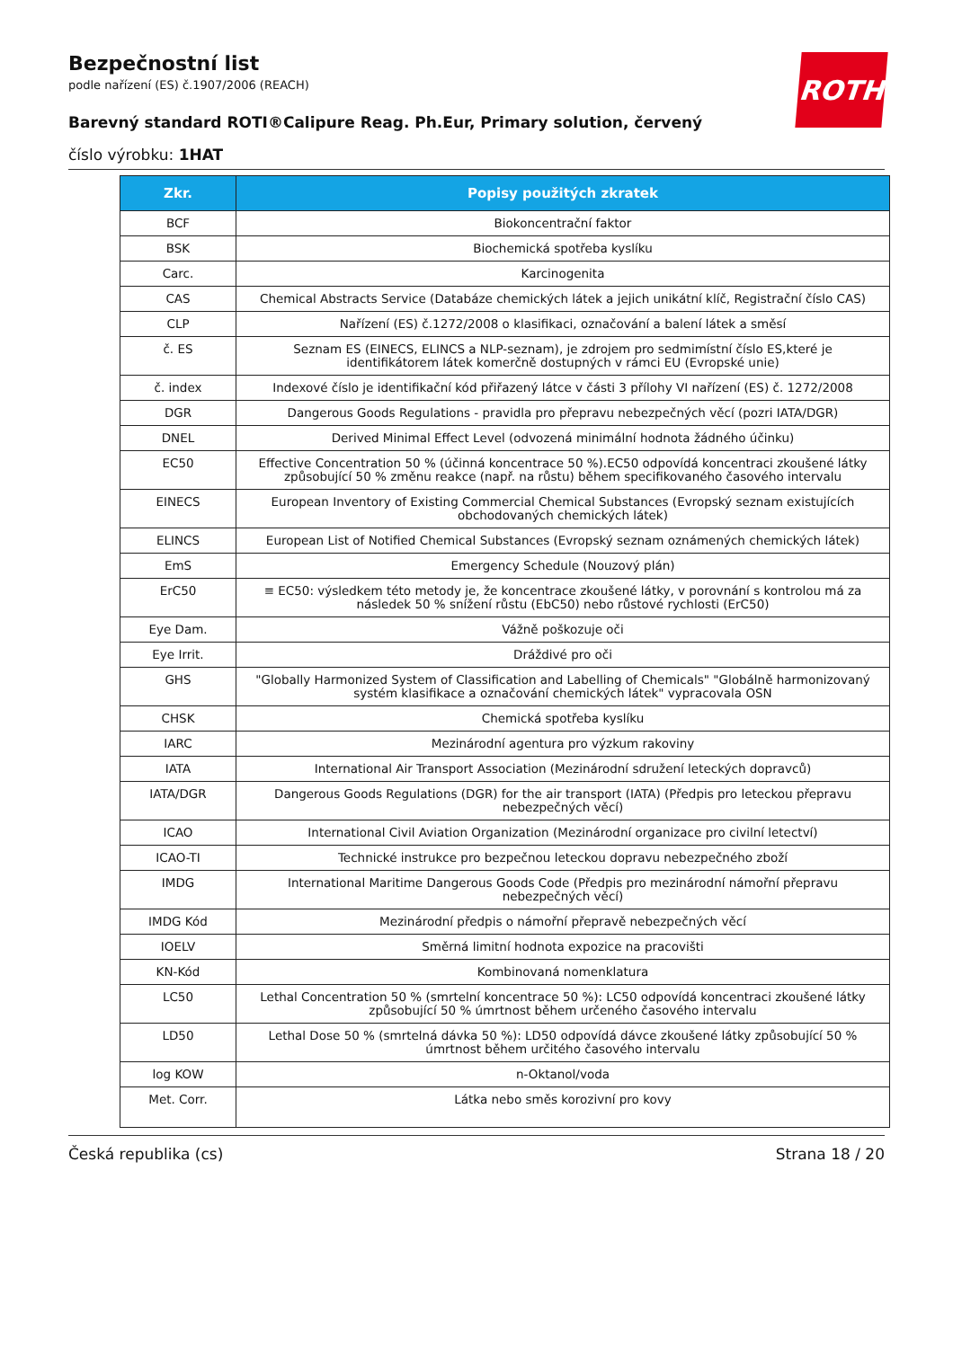ROTH
Bezpečnostní list
podle nařízení (ES) č.1907/2006 (REACH)
Barevný standard ROTI®Calipure Reag. Ph.Eur, Primary solution, červený
číslo výrobku: 1HAT
| Zkr. | Popisy použitých zkratek |
| --- | --- |
| BCF | Biokoncentrační faktor |
| BSK | Biochemická spotřeba kyslíku |
| Carc. | Karcinogenita |
| CAS | Chemical Abstracts Service (Databáze chemických látek a jejich unikátní klíč, Registrační číslo CAS) |
| CLP | Nařízení (ES) č.1272/2008 o klasifikaci, označování a balení látek a směsí |
| č. ES | Seznam ES (EINECS, ELINCS a NLP-seznam), je zdrojem pro sedmimístní číslo ES,které je identifikátorem látek komerčně dostupných v rámci EU (Evropské unie) |
| č. index | Indexové číslo je identifikační kód přiřazený látce v části 3 přílohy VI nařízení (ES) č. 1272/2008 |
| DGR | Dangerous Goods Regulations - pravidla pro přepravu nebezpečných věcí (pozri IATA/DGR) |
| DNEL | Derived Minimal Effect Level (odvozená minimální hodnota žádného účinku) |
| EC50 | Effective Concentration 50 % (účinná koncentrace 50 %).EC50 odpovídá koncentraci zkoušené látky způsobující 50 % změnu reakce (např. na růstu) během specifikovaného časového intervalu |
| EINECS | European Inventory of Existing Commercial Chemical Substances (Evropský seznam existujících obchodovaných chemických látek) |
| ELINCS | European List of Notified Chemical Substances (Evropský seznam oznámených chemických látek) |
| EmS | Emergency Schedule (Nouzový plán) |
| ErC50 | ≡ EC50: výsledkem této metody je, že koncentrace zkoušené látky, v porovnání s kontrolou má za následek 50 % snížení růstu (EbC50) nebo růstové rychlosti (ErC50) |
| Eye Dam. | Vážně poškozuje oči |
| Eye Irrit. | Dráždivé pro oči |
| GHS | "Globally Harmonized System of Classification and Labelling of Chemicals" "Globálně harmonizovaný systém klasifikace a označování chemických látek" vypracovala OSN |
| CHSK | Chemická spotřeba kyslíku |
| IARC | Mezinárodní agentura pro výzkum rakoviny |
| IATA | International Air Transport Association (Mezinárodní sdružení leteckých dopravců) |
| IATA/DGR | Dangerous Goods Regulations (DGR) for the air transport (IATA) (Předpis pro leteckou přepravu nebezpečných věcí) |
| ICAO | International Civil Aviation Organization (Mezinárodní organizace pro civilní letectví) |
| ICAO-TI | Technické instrukce pro bezpečnou leteckou dopravu nebezpečného zboží |
| IMDG | International Maritime Dangerous Goods Code (Předpis pro mezinárodní námořní přepravu nebezpečných věcí) |
| IMDG Kód | Mezinárodní předpis o námořní přepravě nebezpečných věcí |
| IOELV | Směrná limitní hodnota expozice na pracovišti |
| KN-Kód | Kombinovaná nomenklatura |
| LC50 | Lethal Concentration 50 % (smrtelní koncentrace 50 %): LC50 odpovídá koncentraci zkoušené látky způsobující 50 % úmrtnost během určeného časového intervalu |
| LD50 | Lethal Dose 50 % (smrtelná dávka 50 %): LD50 odpovídá dávce zkoušené látky způsobující 50 % úmrtnost během určitého časového intervalu |
| log KOW | n-Oktanol/voda |
| Met. Corr. | Látka nebo směs korozivní pro kovy |
Česká republika (cs) Strana 18 / 20